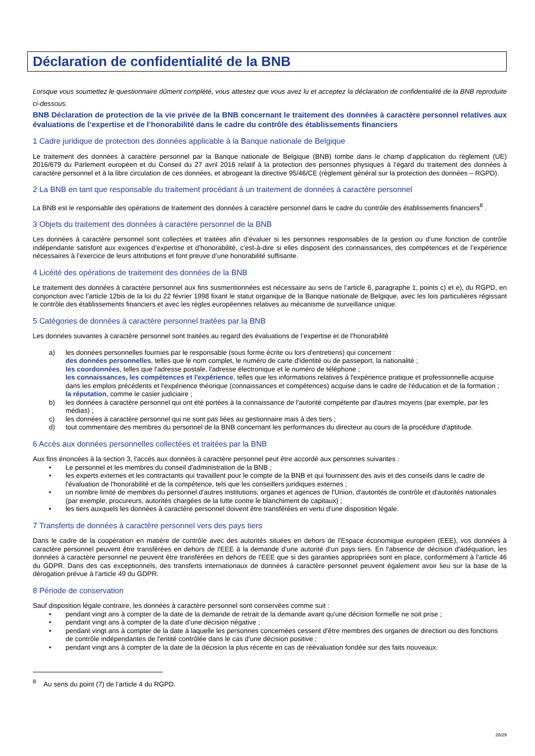Déclaration de confidentialité de la BNB
Lorsque vous soumettez le questionnaire dûment complété, vous attestez que vous avez lu et acceptez la déclaration de confidentialité de la BNB reproduite ci-dessous.
BNB Déclaration de protection de la vie privée de la BNB concernant le traitement des données à caractère personnel relatives aux évaluations de l’expertise et de l’honorabilité dans le cadre du contrôle des établissements financiers
1 Cadre juridique de protection des données applicable à la Banque nationale de Belgique
Le traitement des données à caractère personnel par la Banque nationale de Belgique (BNB) tombe dans le champ d’application du règlement (UE) 2016/679 du Parlement européen et du Conseil du 27 avril 2016 relatif à la protection des personnes physiques à l’égard du traitement des données à caractère personnel et à la libre circulation de ces données, et abrogeant la directive 95/46/CE (règlement général sur la protection des données – RGPD).
2 La BNB en tant que responsable du traitement procédant à un traitement de données à caractère personnel
La BNB est le responsable des opérations de traitement des données à caractère personnel dans le cadre du contrôle des établissements financiers<sup>8</sup> .
3 Objets du traitement des données à caractère personnel de la BNB
Les données à caractère personnel sont collectées et traitées afin d’évaluer si les personnes responsables de la gestion ou d’une fonction de contrôle indépendante satisfont aux exigences d’expertise et d’honorabilité, c’est-à-dire si elles disposent des connaissances, des compétences et de l’expérience nécessaires à l’exercice de leurs attributions et font preuve d’une honorabilité suffisante.
4 Licéité des opérations de traitement des données de la BNB
Le traitement des données à caractère personnel aux fins susmentionnées est nécessaire au sens de l’article 6, paragraphe 1, points c) et e), du RGPD, en conjonction avec l’article 12bis de la loi du 22 février 1998 fixant le statut organique de la Banque nationale de Belgique, avec les lois particulières régissant le contrôle des établissements financiers et avec les règles européennes relatives au mécanisme de surveillance unique.
5 Catégories de données à caractère personnel traitées par la BNB
Les données suivantes à caractère personnel sont traitées au regard des évaluations de l’expertise et de l’honorabilité
a) les données personnelles fournies par le responsable (sous forme écrite ou lors d'entretiens) qui concernent :
des données personnelles, telles que le nom complet, le numéro de carte d'identité ou de passeport, la nationalité ;
les coordonnées, telles que l'adresse postale, l'adresse électronique et le numéro de téléphone ;
les connaissances, les compétences et l'expérience, telles que les informations relatives à l'expérience pratique et professionnelle acquise dans les emplois précédents et l'expérience théorique (connaissances et compétences) acquise dans le cadre de l'éducation et de la formation ;
la réputation, comme le casier judiciaire ;
b) les données à caractère personnel qui ont été portées à la connaissance de l'autorité compétente par d'autres moyens (par exemple, par les médias) ;
c) les données à caractère personnel qui ne sont pas liées au gestionnaire mais à des tiers ;
d) tout commentaire des membres du personnel de la BNB concernant les performances du directeur au cours de la procédure d'aptitude.
6 Accès aux données personnelles collectées et traitées par la BNB
Aux fins énoncées à la section 3, l'accès aux données à caractère personnel peut être accordé aux personnes suivantes :
• Le personnel et les membres du conseil d'administration de la BNB ;
• les experts externes et les contractants qui travaillent pour le compte de la BNB et qui fournissent des avis et des conseils dans le cadre de l'évaluation de l'honorabilité et de la compétence, tels que les conseillers juridiques externes ;
• un nombre limité de membres du personnel d'autres institutions, organes et agences de l'Union, d'autorités de contrôle et d'autorités nationales (par exemple, procureurs, autorités chargées de la lutte contre le blanchiment de capitaux) ;
• les tiers auxquels les données à caractère personnel doivent être transférées en vertu d'une disposition légale.
7 Transferts de données à caractère personnel vers des pays tiers
Dans le cadre de la coopération en matière de contrôle avec des autorités situées en dehors de l'Espace économique européen (EEE), vos données à caractère personnel peuvent être transférées en dehors de l'EEE à la demande d'une autorité d'un pays tiers. En l'absence de décision d'adéquation, les données à caractère personnel ne peuvent être transférées en dehors de l'EEE que si des garanties appropriées sont en place, conformément à l'article 46 du GDPR. Dans des cas exceptionnels, des transferts internationaux de données à caractère personnel peuvent également avoir lieu sur la base de la dérogation prévue à l'article 49 du GDPR.
8 Période de conservation
Sauf disposition légale contraire, les données à caractère personnel sont conservées comme suit :
• pendant vingt ans à compter de la date de la demande de retrait de la demande avant qu'une décision formelle ne soit prise ;
• pendant vingt ans à compter de la date d’une décision négative ;
• pendant vingt ans à compter de la date à laquelle les personnes concernées cessent d'être membres des organes de direction ou des fonctions de contrôle indépendantes de l'entité contrôlée dans le cas d'une décision positive ;
• pendant vingt ans à compter de la date de la décision la plus récente en cas de réévaluation fondée sur des faits nouveaux.
<sup>8</sup> Au sens du point (7) de l’article 4 du RGPD.
28/29